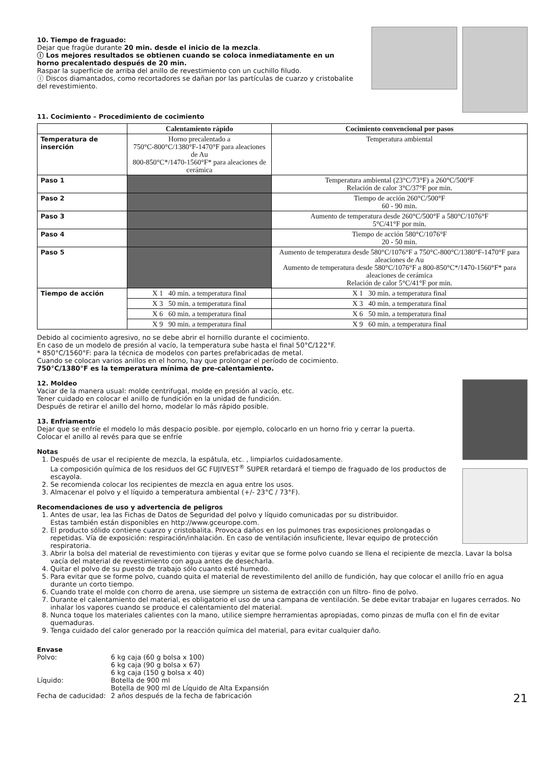10. Tiempo de fraguado:
Dejar que fragüe durante 20 min. desde el inicio de la mezcla.
ⓘ Los mejores resultados se obtienen cuando se coloca inmediatamente en un horno precalentado después de 20 min.
Raspar la superficie de arriba del anillo de revestimiento con un cuchillo filudo.
ⓘ Discos diamantados, como recortadores se dañan por las partículas de cuarzo y cristobalite del revestimiento.
11. Cocimiento – Procedimiento de cocimiento
| | Calentamiento rápido | Cocimiento convencional por pasos |
| --- | --- | --- |
| Temperatura de inserción | Horno precalentado a 750°C-800°C/1380°F-1470°F para aleaciones de Au 800-850°C*/1470-1560°F* para aleaciones de cerámica | Temperatura ambiental |
| Paso 1 | | Temperatura ambiental (23°C/73°F) a 260°C/500°F Relación de calor 3°C/37°F por min. |
| Paso 2 | | Tiempo de acción 260°C/500°F 60 - 90 min. |
| Paso 3 | | Aumento de temperatura desde 260°C/500°F a 580°C/1076°F 5°C/41°F por min. |
| Paso 4 | | Tiempo de acción 580°C/1076°F 20 - 50 min. |
| Paso 5 | | Aumento de temperatura desde 580°C/1076°F a 750°C-800°C/1380°F-1470°F para aleaciones de Au Aumento de temperatura desde 580°C/1076°F a 800-850°C*/1470-1560°F* para aleaciones de cerámica Relación de calor 5°C/41°F por min. |
| Tiempo de acción | X 1 40 min. a temperatura final | X 1 30 min. a temperatura final |
| | X 3 50 min. a temperatura final | X 3 40 min. a temperatura final |
| | X 6 60 min. a temperatura final | X 6 50 min. a temperatura final |
| | X 9 90 min. a temperatura final | X 9 60 min. a temperatura final |
Debido al cocimiento agresivo, no se debe abrir el hornillo durante el cocimiento.
En caso de un modelo de presión al vacío, la temperatura sube hasta el final 50°C/122°F.
* 850°C/1560°F: para la técnica de modelos con partes prefabricadas de metal.
Cuando se colocan varios anillos en el horno, hay que prolongar el período de cocimiento.
750°C/1380°F es la temperatura mínima de pre-calentamiento.
12. Moldeo
Vaciar de la manera usual: molde centrifugal, molde en presión al vacío, etc.
Tener cuidado en colocar el anillo de fundición en la unidad de fundición.
Después de retirar el anillo del horno, modelar lo más rápido posible.
13. Enfriamento
Dejar que se enfríe el modelo lo más despacio posible. por ejemplo, colocarlo en un horno frio y cerrar la puerta.
Colocar el anillo al revés para que se enfríe
Notas
1. Después de usar el recipiente de mezcla, la espátula, etc. , limpiarlos cuidadosamente.
La composición química de los residuos del GC FUJIVEST<sup>®</sup> SUPER retardará el tiempo de fraguado de los productos de escayola.
2. Se recomienda colocar los recipientes de mezcla en agua entre los usos.
3. Almacenar el polvo y el líquido a temperatura ambiental (+/- 23°C / 73°F).
Recomendaciones de uso y advertencia de peligros
1. Antes de usar, lea las Fichas de Datos de Seguridad del polvo y líquido comunicadas por su distribuidor.
Estas también están disponibles en http://www.gceurope.com.
2. El producto sólido contiene cuarzo y cristobalita. Provoca daños en los pulmones tras exposiciones prolongadas o repetidas. Vía de exposición: respiración/inhalación. En caso de ventilación insuficiente, llevar equipo de protección respiratoria.
3. Abrir la bolsa del material de revestimiento con tijeras y evitar que se forme polvo cuando se llena el recipiente de mezcla. Lavar la bolsa vacía del material de revestimiento con agua antes de desecharla.
4. Quitar el polvo de su puesto de trabajo sólo cuanto esté humedo.
5. Para evitar que se forme polvo, cuando quita el material de revestimilento del anillo de fundición, hay que colocar el anillo frío en agua durante un corto tiempo.
6. Cuando trate el molde con chorro de arena, use siempre un sistema de extracción con un filtro- fino de polvo.
7. Durante el calentamiento del material, es obligatorio el uso de una campana de ventilación. Se debe evitar trabajar en lugares cerrados. No inhalar los vapores cuando se produce el calentamiento del material.
8. Nunca toque los materiales calientes con la mano, utilice siempre herramientas apropiadas, como pinzas de mufla con el fin de evitar quemaduras.
9. Tenga cuidado del calor generado por la reacción química del material, para evitar cualquier daño.
Envase
| Polvo: | 6 kg caja (60 g bolsa x 100) 6 kg caja (90 g bolsa x 67) 6 kg caja (150 g bolsa x 40) |
| Líquido: | Botella de 900 ml Botella de 900 ml de Líquido de Alta Expansión |
| Fecha de caducidad: | 2 años después de la fecha de fabricación |
21